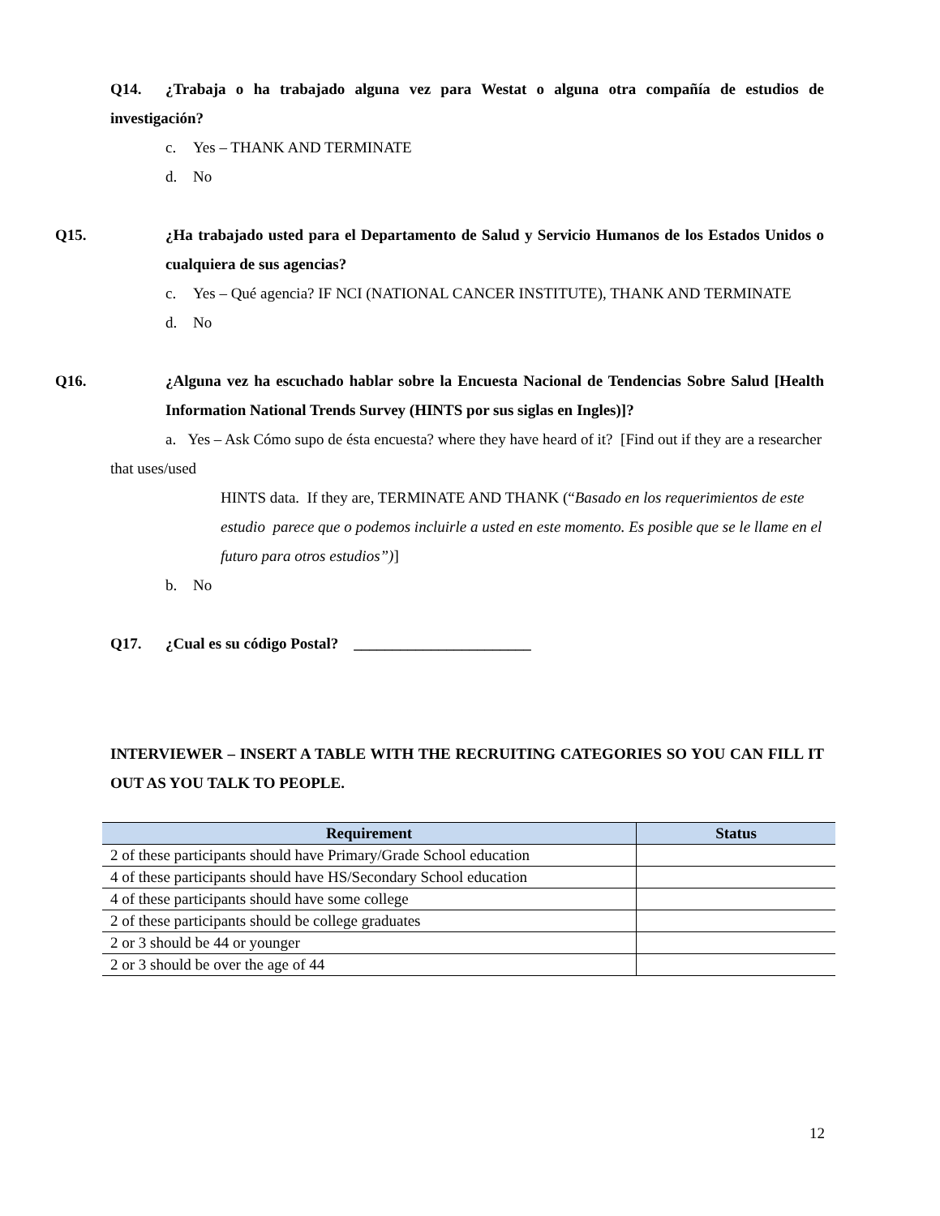Q14. ¿Trabaja o ha trabajado alguna vez para Westat o alguna otra compañía de estudios de investigación?
c. Yes – THANK AND TERMINATE
d. No
Q15. ¿Ha trabajado usted para el Departamento de Salud y Servicio Humanos de los Estados Unidos o cualquiera de sus agencias?
c. Yes – Qué agencia? IF NCI (NATIONAL CANCER INSTITUTE), THANK AND TERMINATE
d. No
Q16. ¿Alguna vez ha escuchado hablar sobre la Encuesta Nacional de Tendencias Sobre Salud [Health Information National Trends Survey (HINTS por sus siglas en Ingles)]?
a. Yes – Ask Cómo supo de ésta encuesta? where they have heard of it? [Find out if they are a researcher that uses/used
HINTS data. If they are, TERMINATE AND THANK (“Basado en los requerimientos de este estudio parece que o podemos incluirle a usted en este momento. Es posible que se le llame en el futuro para otros estudios”)]
b. No
Q17. ¿Cual es su código Postal? _______________________
INTERVIEWER – INSERT A TABLE WITH THE RECRUITING CATEGORIES SO YOU CAN FILL IT OUT AS YOU TALK TO PEOPLE.
| Requirement | Status |
| --- | --- |
| 2 of these participants should have Primary/Grade School education | |
| 4 of these participants should have HS/Secondary School education | |
| 4 of these participants should have some college | |
| 2 of these participants should be college graduates | |
| 2 or 3 should be 44 or younger | |
| 2 or 3 should be over the age of 44 | |
12